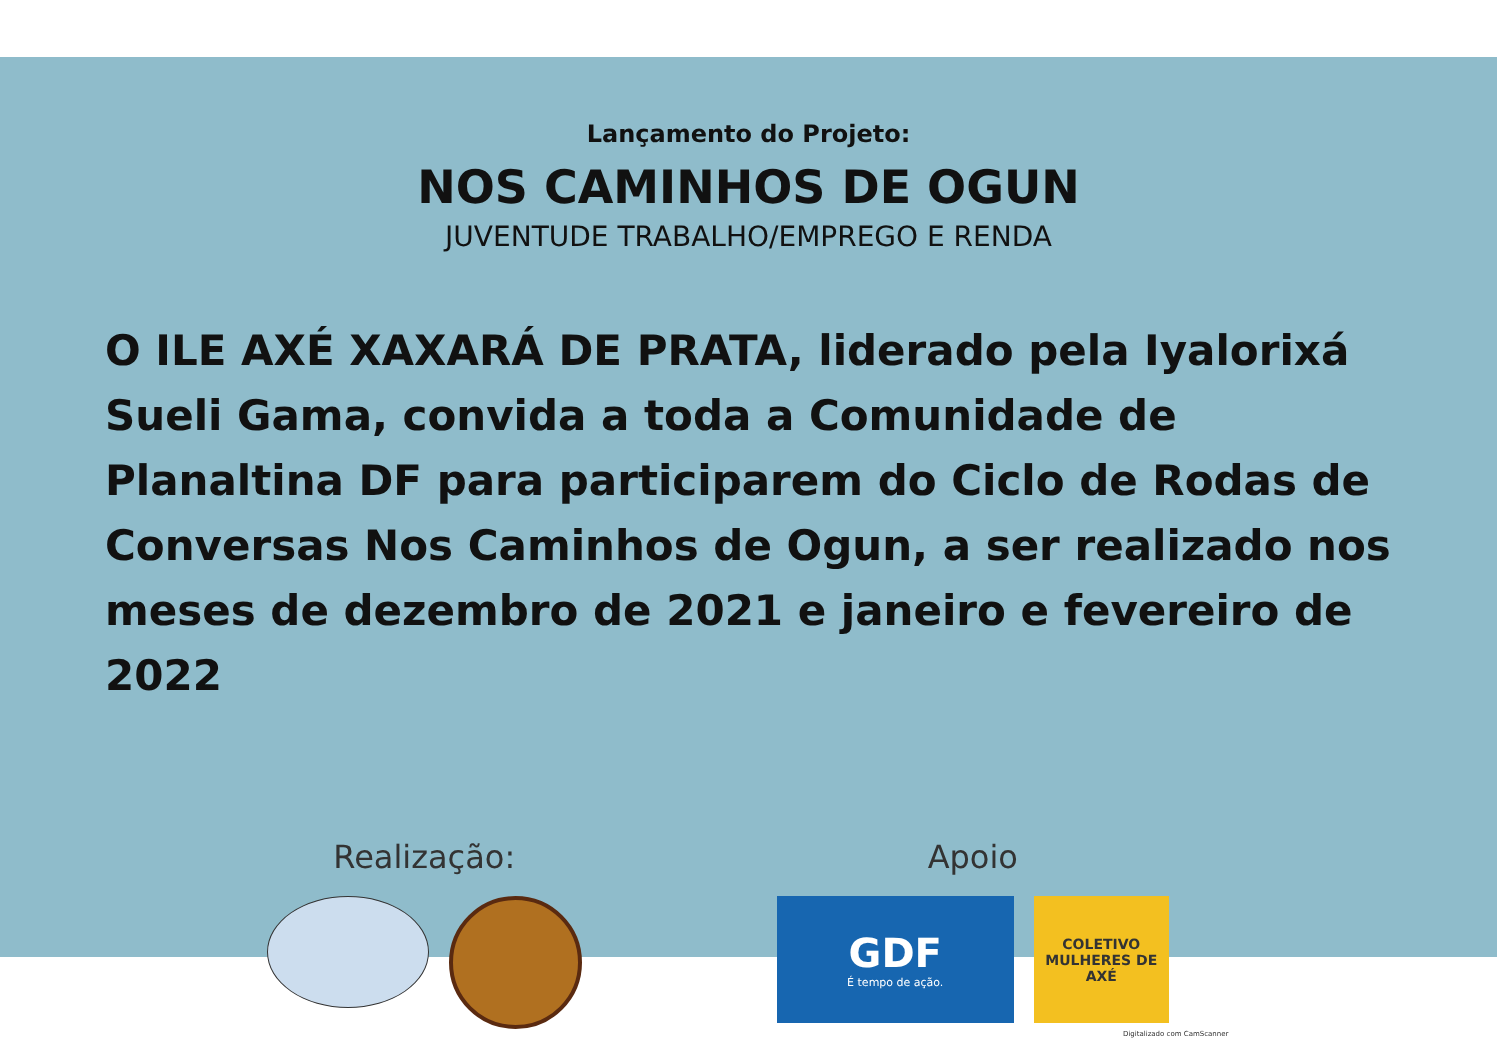Lançamento do Projeto:
NOS CAMINHOS DE OGUN
JUVENTUDE TRABALHO/EMPREGO E RENDA
O ILE AXÉ XAXARÁ DE PRATA, liderado pela Iyalorixá Sueli Gama, convida a toda a Comunidade de Planaltina DF para participarem do Ciclo de Rodas de Conversas Nos Caminhos de Ogun, a ser realizado nos meses de dezembro de 2021 e janeiro e fevereiro de 2022
Realização: Apoio
GDF
É tempo de ação.
COLETIVO MULHERES DE AXÉ
Digitalizado com CamScanner